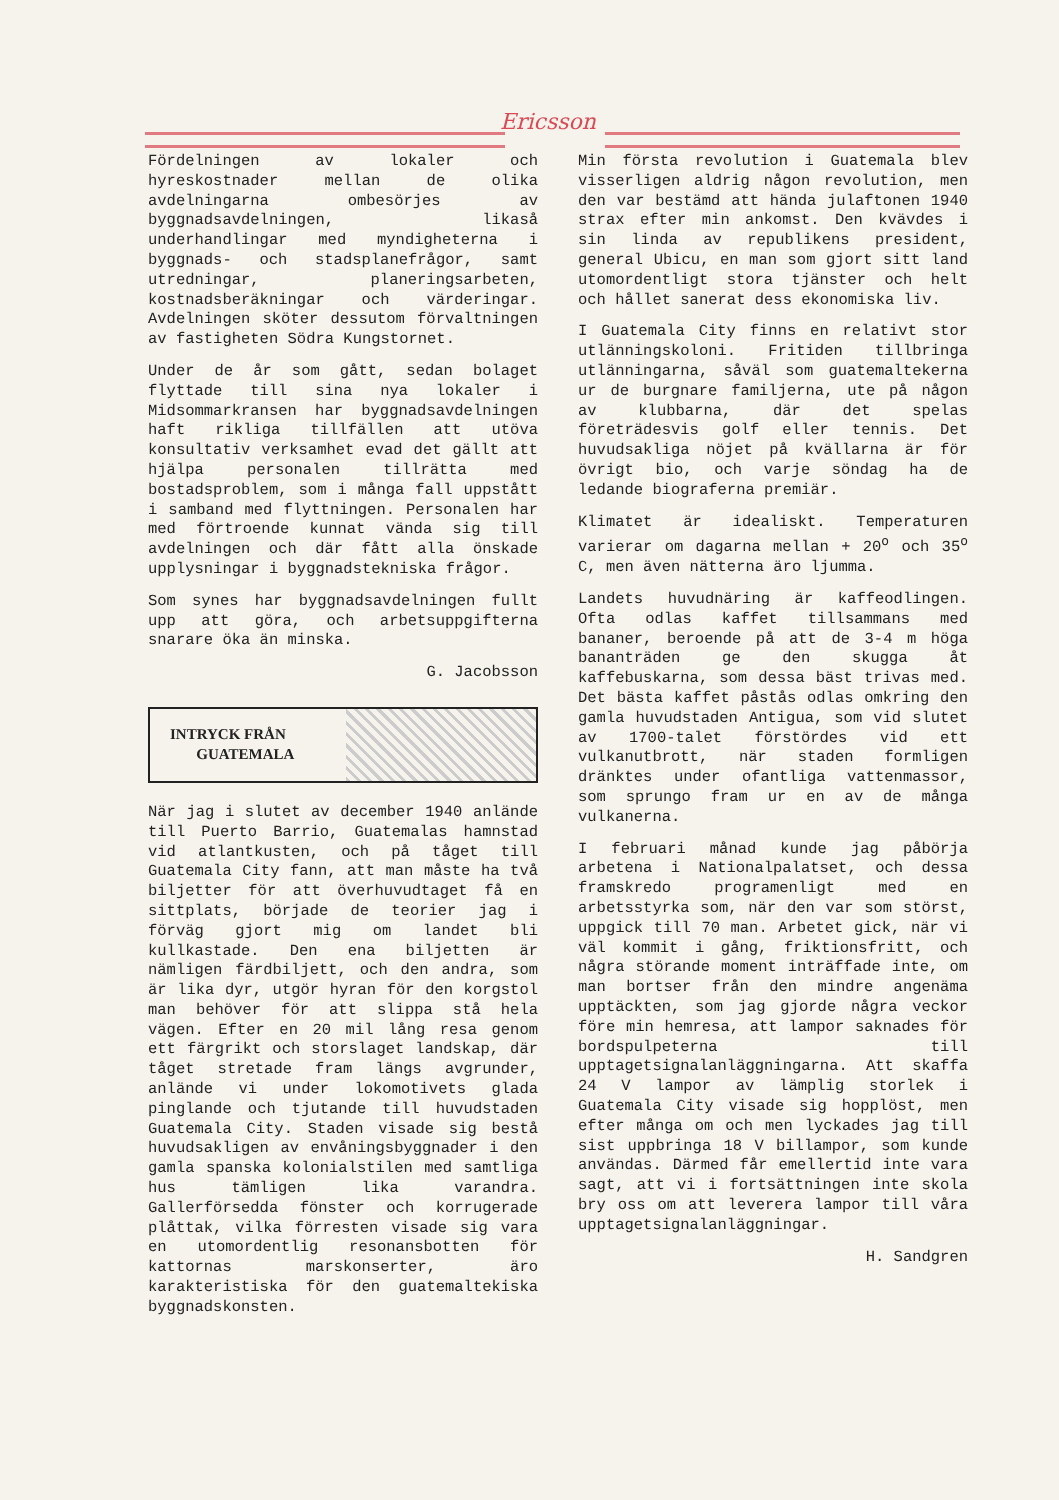Ericsson
Fördelningen av lokaler och hyreskostnader mellan de olika avdelningarna ombesörjes av byggnadsavdelningen, likaså underhandlingar med myndigheterna i byggnads- och stadsplanefrågor, samt utredningar, planeringsarbeten, kostnadsberäkningar och värderingar. Avdelningen sköter dessutom förvaltningen av fastigheten Södra Kungstornet.
Under de år som gått, sedan bolaget flyttade till sina nya lokaler i Midsommarkransen har byggnadsavdelningen haft rikliga tillfällen att utöva konsultativ verksamhet evad det gällt att hjälpa personalen tillrätta med bostadsproblem, som i många fall uppstått i samband med flyttningen. Personalen har med förtroende kunnat vända sig till avdelningen och där fått alla önskade upplysningar i byggnadstekniska frågor.
Som synes har byggnadsavdelningen fullt upp att göra, och arbetsuppgifterna snarare öka än minska.
G. Jacobsson
INTRYCK FRÅN
GUATEMALA
När jag i slutet av december 1940 anlände till Puerto Barrio, Guatemalas hamnstad vid atlantkusten, och på tåget till Guatemala City fann, att man måste ha två biljetter för att överhuvudtaget få en sittplats, började de teorier jag i förväg gjort mig om landet bli kullkastade. Den ena biljetten är nämligen färdbiljett, och den andra, som är lika dyr, utgör hyran för den korgstol man behöver för att slippa stå hela vägen. Efter en 20 mil lång resa genom ett färgrikt och storslaget landskap, där tåget stretade fram längs avgrunder, anlände vi under lokomotivets glada pinglande och tjutande till huvudstaden Guatemala City. Staden visade sig bestå huvudsakligen av envåningsbyggnader i den gamla spanska kolonialstilen med samtliga hus tämligen lika varandra. Gallerförsedda fönster och korrugerade plåttak, vilka förresten visade sig vara en utomordentlig resonansbotten för kattornas marskonserter, äro karakteristiska för den guatemaltekiska byggnadskonsten.
Min första revolution i Guatemala blev visserligen aldrig någon revolution, men den var bestämd att hända julaftonen 1940 strax efter min ankomst. Den kvävdes i sin linda av republikens president, general Ubicu, en man som gjort sitt land utomordentligt stora tjänster och helt och hållet sanerat dess ekonomiska liv.
I Guatemala City finns en relativt stor utlänningskoloni. Fritiden tillbringa utlänningarna, såväl som guatemaltekerna ur de burgnare familjerna, ute på någon av klubbarna, där det spelas företrädesvis golf eller tennis. Det huvudsakliga nöjet på kvällarna är för övrigt bio, och varje söndag ha de ledande biograferna premiär.
Klimatet är idealiskt. Temperaturen varierar om dagarna mellan + 20<sup>o</sup> och 35<sup>o</sup> C, men även nätterna äro ljumma.
Landets huvudnäring är kaffeodlingen. Ofta odlas kaffet tillsammans med bananer, beroende på att de 3-4 m höga bananträden ge den skugga åt kaffebuskarna, som dessa bäst trivas med. Det bästa kaffet påstås odlas omkring den gamla huvudstaden Antigua, som vid slutet av 1700-talet förstördes vid ett vulkanutbrott, när staden formligen dränktes under ofantliga vattenmassor, som sprungo fram ur en av de många vulkanerna.
I februari månad kunde jag påbörja arbetena i Nationalpalatset, och dessa framskredo programenligt med en arbetsstyrka som, när den var som störst, uppgick till 70 man. Arbetet gick, när vi väl kommit i gång, friktionsfritt, och några störande moment inträffade inte, om man bortser från den mindre angenäma upptäckten, som jag gjorde några veckor före min hemresa, att lampor saknades för bordspulpeterna till upptagetsignalanläggningarna. Att skaffa 24 V lampor av lämplig storlek i Guatemala City visade sig hopplöst, men efter många om och men lyckades jag till sist uppbringa 18 V billampor, som kunde användas. Därmed får emellertid inte vara sagt, att vi i fortsättningen inte skola bry oss om att leverera lampor till våra upptagetsignalanläggningar.
H. Sandgren